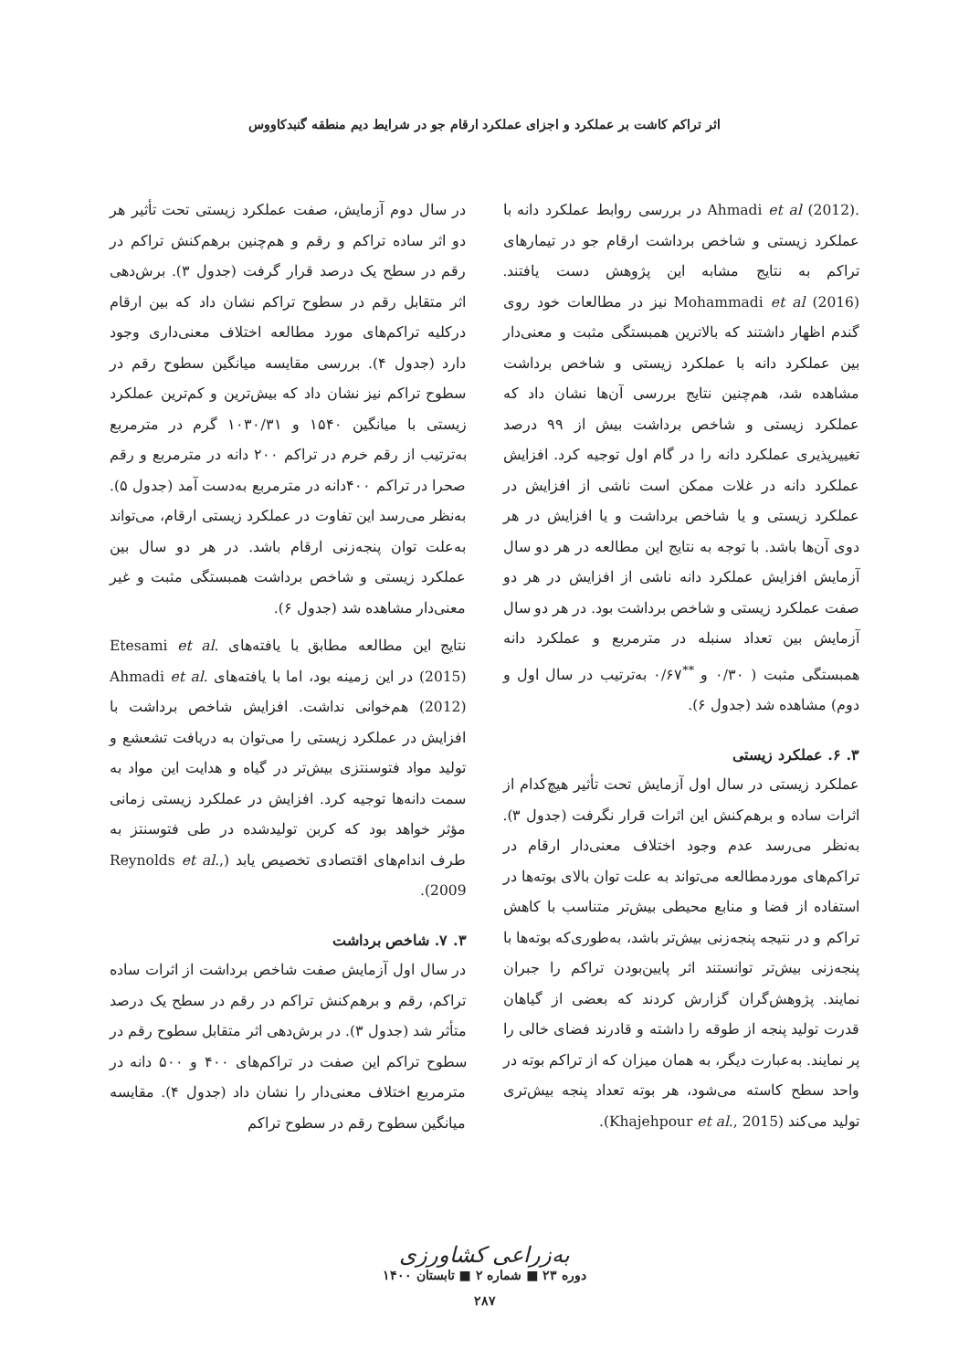اثر تراکم کاشت بر عملکرد و اجزای عملکرد ارقام جو در شرایط دیم منطقه گنبدکاووس
.Ahmadi et al (2012) در بررسی روابط عملکرد دانه با عملکرد زیستی و شاخص برداشت ارقام جو در تیمارهای تراکم به نتایج مشابه این پژوهش دست یافتند. Mohammadi et al (2016) نیز در مطالعات خود روی گندم اظهار داشتند که بالاترین همبستگی مثبت و معنی‌دار بین عملکرد دانه با عملکرد زیستی و شاخص برداشت مشاهده شد، هم‌چنین نتایج بررسی آن‌ها نشان داد که عملکرد زیستی و شاخص برداشت بیش از ۹۹ درصد تغییرپذیری عملکرد دانه را در گام اول توجیه کرد. افزایش عملکرد دانه در غلات ممکن است ناشی از افزایش در عملکرد زیستی و یا شاخص برداشت و یا افزایش در هر دوی آن‌ها باشد. با توجه به نتایج این مطالعه در هر دو سال آزمایش افزایش عملکرد دانه ناشی از افزایش در هر دو صفت عملکرد زیستی و شاخص برداشت بود. در هر دو سال آزمایش بین تعداد سنبله در مترمربع و عملکرد دانه همبستگی مثبت ( ۰/۳۰ و <sup>**</sup>۰/۶۷ به‌ترتیب در سال اول و دوم) مشاهده شد (جدول ۶).
۳. ۶. عملکرد زیستی
عملکرد زیستی در سال اول آزمایش تحت تأثیر هیچ‌کدام از اثرات ساده و برهم‌کنش این اثرات قرار نگرفت (جدول ۳). به‌نظر می‌رسد عدم وجود اختلاف معنی‌دار ارقام در تراکم‌های موردمطالعه می‌تواند به علت توان بالای بوته‌ها در استفاده از فضا و منابع محیطی بیش‌تر متناسب با کاهش تراکم و در نتیجه پنجه‌زنی بیش‌تر باشد، به‌طوری‌که بوته‌ها با پنجه‌زنی بیش‌تر توانستند اثر پایین‌بودن تراکم را جبران نمایند. پژوهش‌گران گزارش کردند که بعضی از گیاهان قدرت تولید پنجه از طوقه را داشته و قادرند فضای خالی را پر نمایند. به‌عبارت دیگر، به همان میزان که از تراکم بوته در واحد سطح کاسته می‌شود، هر بوته تعداد پنجه بیش‌تری تولید می‌کند (Khajehpour et al., 2015).
در سال دوم آزمایش، صفت عملکرد زیستی تحت تأثیر هر دو اثر ساده تراکم و رقم و هم‌چنین برهم‌کنش تراکم در رقم در سطح یک درصد قرار گرفت (جدول ۳). برش‌دهی اثر متقابل رقم در سطوح تراکم نشان داد که بین ارقام درکلیه تراکم‌های مورد مطالعه اختلاف معنی‌داری وجود دارد (جدول ۴). بررسی مقایسه میانگین سطوح رقم در سطوح تراکم نیز نشان داد که بیش‌ترین و کم‌ترین عملکرد زیستی با میانگین ۱۵۴۰ و ۱۰۳۰/۳۱ گرم در مترمربع به‌ترتیب از رقم خرم در تراکم ۲۰۰ دانه در مترمربع و رقم صحرا در تراکم ۴۰۰دانه در مترمربع به‌دست آمد (جدول ۵). به‌نظر می‌رسد این تفاوت در عملکرد زیستی ارقام، می‌تواند به‌علت توان پنجه‌زنی ارقام باشد. در هر دو سال بین عملکرد زیستی و شاخص برداشت همبستگی مثبت و غیر معنی‌دار مشاهده شد (جدول ۶).
نتایج این مطالعه مطابق با یافته‌های .Etesami et al (2015) در این زمینه بود، اما با یافته‌های .Ahmadi et al (2012) هم‌خوانی نداشت. افزایش شاخص برداشت با افزایش در عملکرد زیستی را می‌توان به دریافت تشعشع و تولید مواد فتوسنتزی بیش‌تر در گیاه و هدایت این مواد به سمت دانه‌ها توجیه کرد. افزایش در عملکرد زیستی زمانی مؤثر خواهد بود که کربن تولیدشده در طی فتوسنتز به طرف اندام‌های اقتصادی تخصیص یابد (Reynolds et al., 2009).
۳. ۷. شاخص برداشت
در سال اول آزمایش صفت شاخص برداشت از اثرات ساده تراکم، رقم و برهم‌کنش تراکم در رقم در سطح یک درصد متأثر شد (جدول ۳). در برش‌دهی اثر متقابل سطوح رقم در سطوح تراکم این صفت در تراکم‌های ۴۰۰ و ۵۰۰ دانه در مترمربع اختلاف معنی‌دار را نشان داد (جدول ۴). مقایسه میانگین سطوح رقم در سطوح تراکم
به‌زراعی کشاورزی
دوره ۲۳ ■ شماره ۲ ■ تابستان ۱۴۰۰
۲۸۷